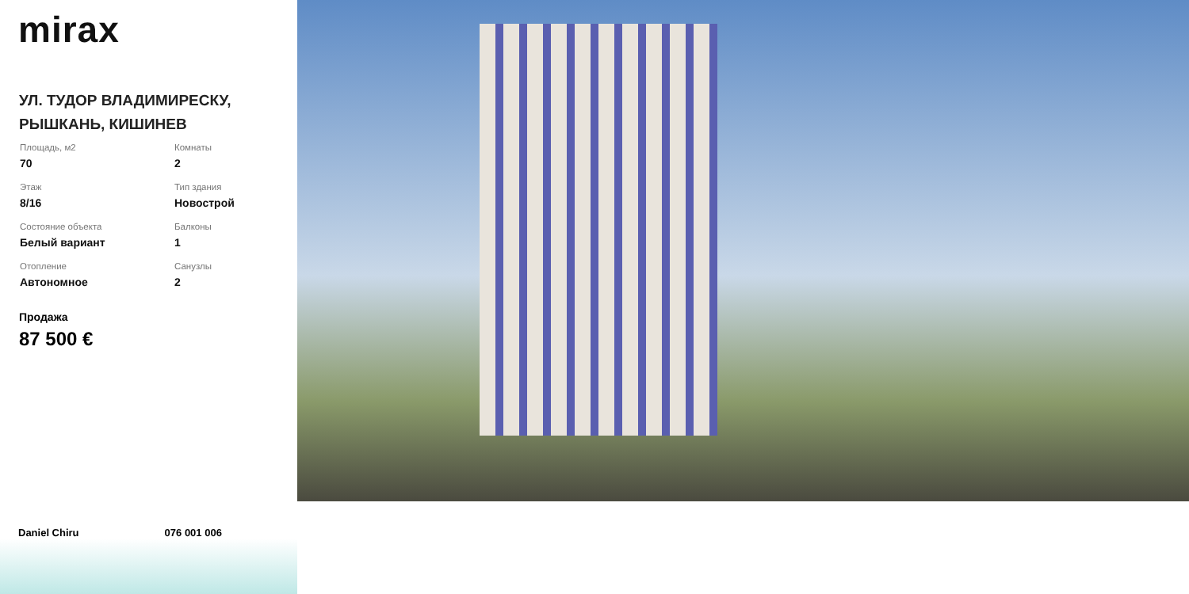mirax
УЛ. ТУДОР ВЛАДИМИРЕСКУ,
РЫШКАНЬ, КИШИНЕВ
Площадь, м2
70
Комнаты
2
Этаж
8/16
Тип здания
Новострой
Состояние объекта
Белый вариант
Балконы
1
Отопление
Автономное
Санузлы
2
Продажа
87 500 €
Daniel Chiru 076 001 006